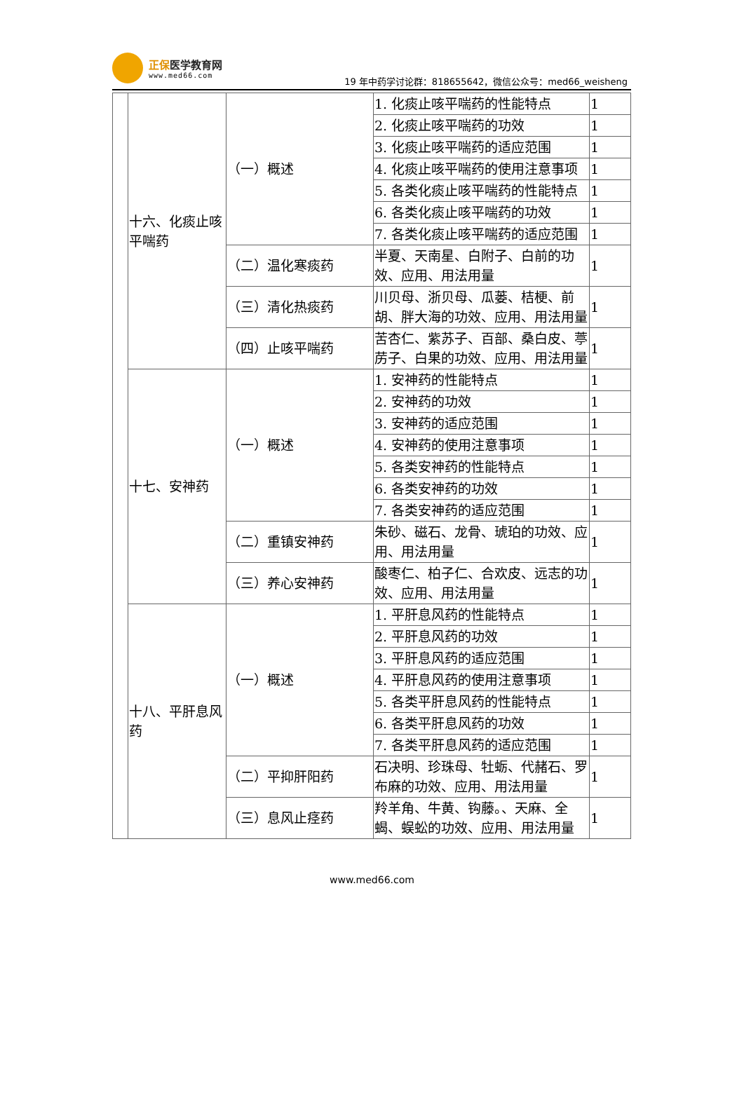正保医学教育网
www.med66.com
19 年中药学讨论群：818655642，微信公众号：med66_weisheng
| | 十六、化痰止咳平喘药 | （一）概述 | 1. 化痰止咳平喘药的性能特点 | 1 |
| | | | 2. 化痰止咳平喘药的功效 | 1 |
| | | | 3. 化痰止咳平喘药的适应范围 | 1 |
| | | | 4. 化痰止咳平喘药的使用注意事项 | 1 |
| | | | 5. 各类化痰止咳平喘药的性能特点 | 1 |
| | | | 6. 各类化痰止咳平喘药的功效 | 1 |
| | | | 7. 各类化痰止咳平喘药的适应范围 | 1 |
| | | （二）温化寒痰药 | 半夏、天南星、白附子、白前的功效、应用、用法用量 | 1 |
| | | （三）清化热痰药 | 川贝母、浙贝母、瓜蒌、桔梗、前胡、胖大海的功效、应用、用法用量 | 1 |
| | | （四）止咳平喘药 | 苦杏仁、紫苏子、百部、桑白皮、葶苈子、白果的功效、应用、用法用量 | 1 |
| | 十七、安神药 | （一）概述 | 1. 安神药的性能特点 | 1 |
| | | | 2. 安神药的功效 | 1 |
| | | | 3. 安神药的适应范围 | 1 |
| | | | 4. 安神药的使用注意事项 | 1 |
| | | | 5. 各类安神药的性能特点 | 1 |
| | | | 6. 各类安神药的功效 | 1 |
| | | | 7. 各类安神药的适应范围 | 1 |
| | | （二）重镇安神药 | 朱砂、磁石、龙骨、琥珀的功效、应用、用法用量 | 1 |
| | | （三）养心安神药 | 酸枣仁、柏子仁、合欢皮、远志的功效、应用、用法用量 | 1 |
| | 十八、平肝息风药 | （一）概述 | 1. 平肝息风药的性能特点 | 1 |
| | | | 2. 平肝息风药的功效 | 1 |
| | | | 3. 平肝息风药的适应范围 | 1 |
| | | | 4. 平肝息风药的使用注意事项 | 1 |
| | | | 5. 各类平肝息风药的性能特点 | 1 |
| | | | 6. 各类平肝息风药的功效 | 1 |
| | | | 7. 各类平肝息风药的适应范围 | 1 |
| | | （二）平抑肝阳药 | 石决明、珍珠母、牡蛎、代赭石、罗布麻的功效、应用、用法用量 | 1 |
| | | （三）息风止痉药 | 羚羊角、牛黄、钩藤。、天麻、全蝎、蜈蚣的功效、应用、用法用量 | 1 |
www.med66.com